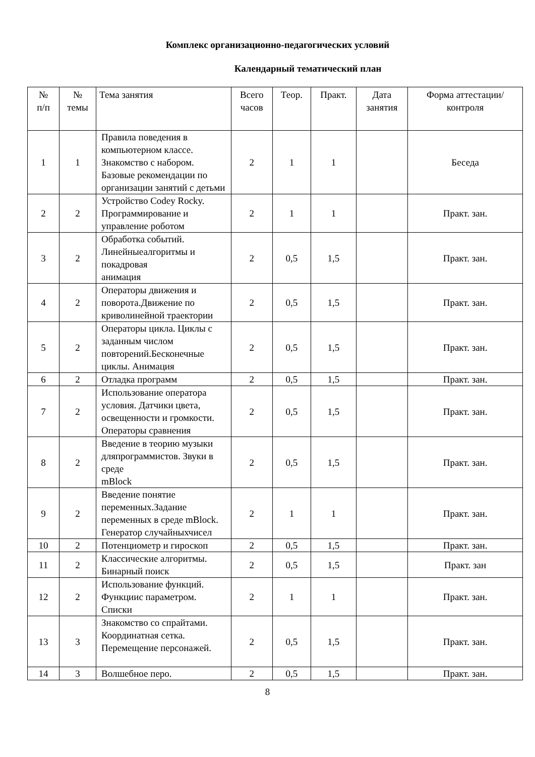Комплекс организационно-педагогических условий
Календарный тематический план
| № п/п | № темы | Тема занятия | Всего часов | Теор. | Практ. | Дата занятия | Форма аттестации/ контроля |
| --- | --- | --- | --- | --- | --- | --- | --- |
| 1 | 1 | Правила поведения в компьютерном классе. Знакомство с набором. Базовые рекомендации по организации занятий с детьми | 2 | 1 | 1 | | Беседа |
| 2 | 2 | Устройство Codey Rocky. Программирование и управление роботом | 2 | 1 | 1 | | Практ. зан. |
| 3 | 2 | Обработка событий. Линейныеалгоритмы и покадровая анимация | 2 | 0,5 | 1,5 | | Практ. зан. |
| 4 | 2 | Операторы движения и поворота.Движение по криволинейной траектории | 2 | 0,5 | 1,5 | | Практ. зан. |
| 5 | 2 | Операторы цикла. Циклы с заданным числом повторений.Бесконечные циклы. Анимация | 2 | 0,5 | 1,5 | | Практ. зан. |
| 6 | 2 | Отладка программ | 2 | 0,5 | 1,5 | | Практ. зан. |
| 7 | 2 | Использование оператора условия. Датчики цвета, освещенности и громкости. Операторы сравнения | 2 | 0,5 | 1,5 | | Практ. зан. |
| 8 | 2 | Введение в теорию музыки дляпрограммистов. Звуки в среде mBlock | 2 | 0,5 | 1,5 | | Практ. зан. |
| 9 | 2 | Введение понятие переменных.Задание переменных в среде mBlock. Генератор случайныхчисел | 2 | 1 | 1 | | Практ. зан. |
| 10 | 2 | Потенциометр и гироскоп | 2 | 0,5 | 1,5 | | Практ. зан. |
| 11 | 2 | Классические алгоритмы. Бинарный поиск | 2 | 0,5 | 1,5 | | Практ. зан |
| 12 | 2 | Использование функций. Функциис параметром. Списки | 2 | 1 | 1 | | Практ. зан. |
| 13 | 3 | Знакомство со спрайтами. Координатная сетка. Перемещение персонажей. | 2 | 0,5 | 1,5 | | Практ. зан. |
| 14 | 3 | Волшебное перо. | 2 | 0,5 | 1,5 | | Практ. зан. |
8